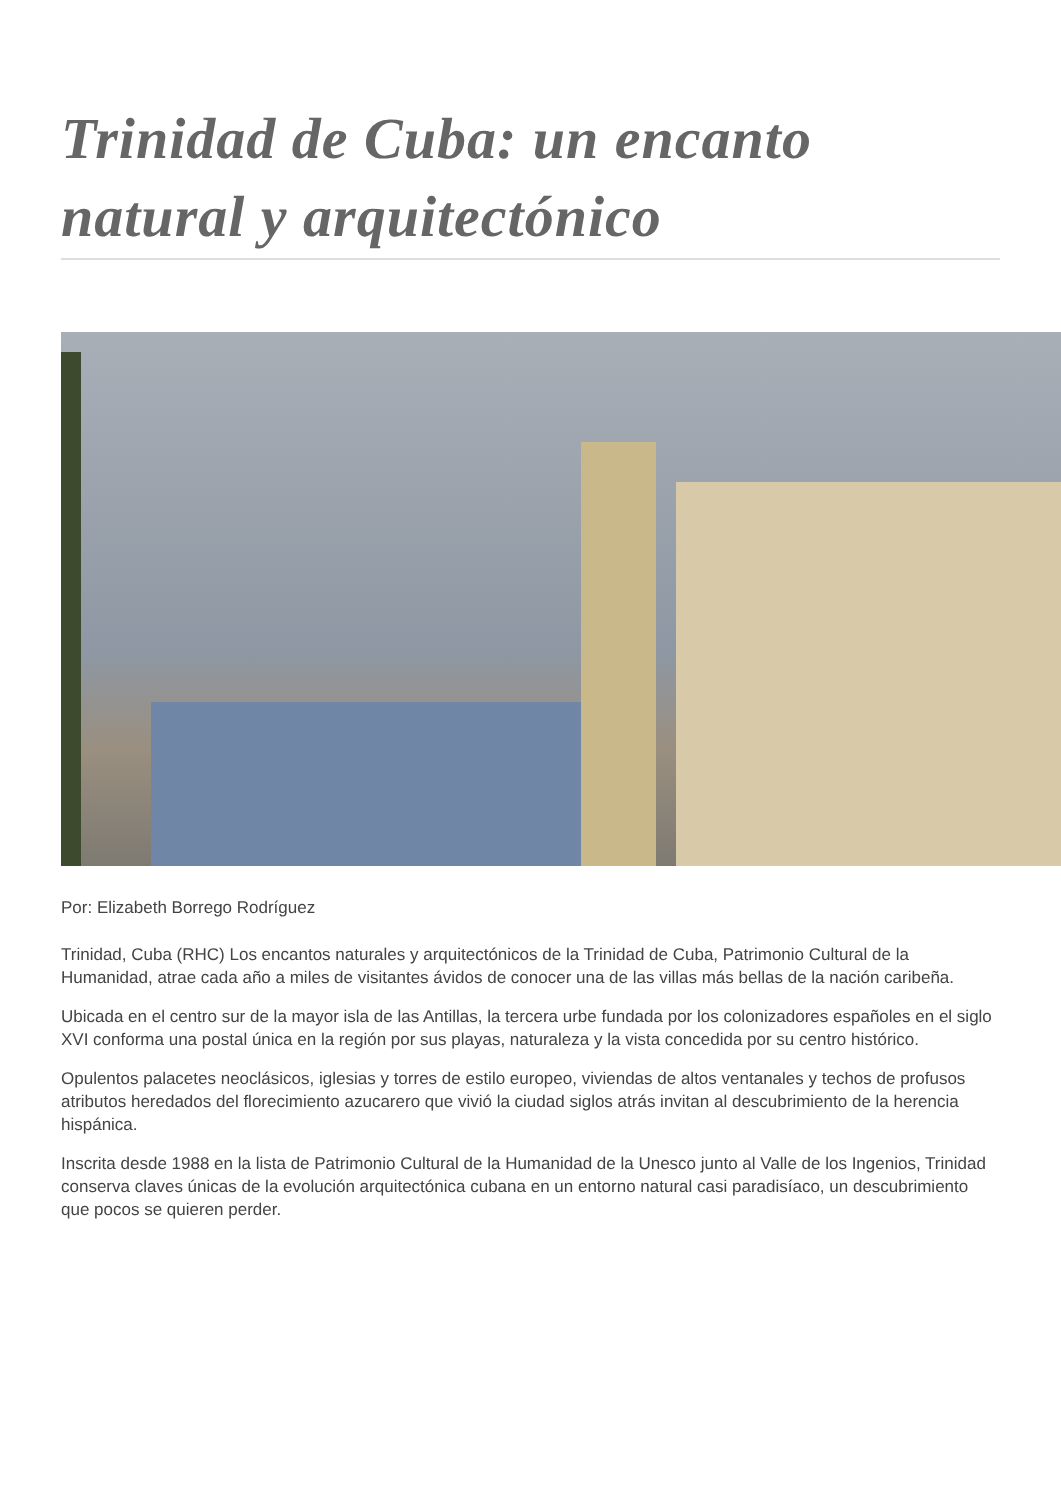Trinidad de Cuba: un encanto natural y arquitectónico
Por: Elizabeth Borrego Rodríguez
Trinidad, Cuba (RHC) Los encantos naturales y arquitectónicos de la Trinidad de Cuba, Patrimonio Cultural de la Humanidad, atrae cada año a miles de visitantes ávidos de conocer una de las villas más bellas de la nación caribeña.
Ubicada en el centro sur de la mayor isla de las Antillas, la tercera urbe fundada por los colonizadores españoles en el siglo XVI conforma una postal única en la región por sus playas, naturaleza y la vista concedida por su centro histórico.
Opulentos palacetes neoclásicos, iglesias y torres de estilo europeo, viviendas de altos ventanales y techos de profusos atributos heredados del florecimiento azucarero que vivió la ciudad siglos atrás invitan al descubrimiento de la herencia hispánica.
Inscrita desde 1988 en la lista de Patrimonio Cultural de la Humanidad de la Unesco junto al Valle de los Ingenios, Trinidad conserva claves únicas de la evolución arquitectónica cubana en un entorno natural casi paradisíaco, un descubrimiento que pocos se quieren perder.